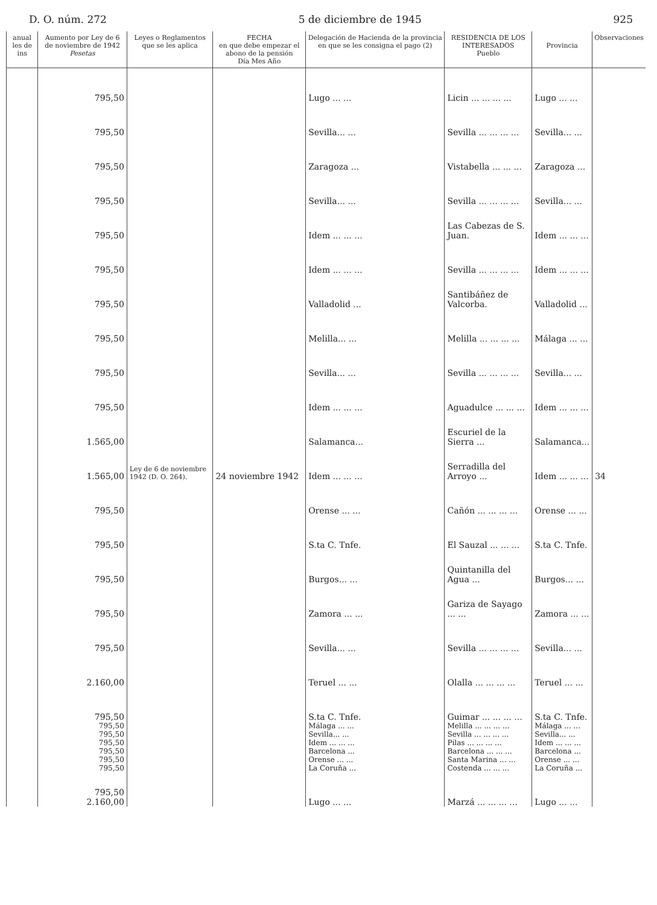D. O. núm. 272 5 de diciembre de 1945 925
| anual les de ins | Aumento por Ley de 6 de noviembre de 1942 Pesetas | Leyes o Reglamentos que se les aplica | FECHA en que debe empezar el abono de la pensión Día Mes Año | Delegación de Hacienda de la provincia en que se les consigna el pago (2) | RESIDENCIA DE LOS INTERESADOS Pueblo | Provincia | Observaciones |
| --- | --- | --- | --- | --- | --- | --- | --- |
| | 795,50 | | | Lugo ... ... | Licin ... ... ... ... | Lugo ... ... | |
| | 795,50 | | | Sevilla... ... | Sevilla ... ... ... ... | Sevilla... ... | |
| | 795,50 | | | Zaragoza ... | Vistabella ... ... ... | Zaragoza ... | |
| | 795,50 | | | Sevilla... ... | Sevilla ... ... ... ... | Sevilla... ... | |
| | 795,50 | | | Idem ... ... ... | Las Cabezas de S. Juan. | Idem ... ... ... | |
| | 795,50 | | | Idem ... ... ... | Sevilla ... ... ... ... | Idem ... ... ... | |
| | 795,50 | | | Valladolid ... | Santibáñez de Valcorba. | Valladolid ... | |
| | 795,50 | | | Melilla... ... | Melilla ... ... ... ... | Málaga ... ... | |
| | 795,50 | | | Sevilla... ... | Sevilla ... ... ... ... | Sevilla... ... | |
| | 795,50 | | | Idem ... ... ... | Aguadulce ... ... ... | Idem ... ... ... | |
| | 1.565,00 | | | Salamanca... | Escuriel de la Sierra ... | Salamanca... | |
| | 1.565,00 | Ley de 6 de noviembre 1942 (D. O. 264). | 24 noviembre 1942 | Idem ... ... ... | Serradilla del Arroyo ... | Idem ... ... ... | 34 |
| | 795,50 | | | Orense ... ... | Cañón ... ... ... ... | Orense ... ... | |
| | 795,50 | | | S.ta C. Tnfe. | El Sauzal ... ... ... | S.ta C. Tnfe. | |
| | 795,50 | | | Burgos... ... | Quintanilla del Agua ... | Burgos... ... | |
| | 795,50 | | | Zamora ... ... | Gariza de Sayago ... ... | Zamora ... ... | |
| | 795,50 | | | Sevilla... ... | Sevilla ... ... ... ... | Sevilla... ... | |
| | 2.160,00 | | | Teruel ... ... | Olalla ... ... ... ... | Teruel ... ... | |
| | 795,50 | | | S.ta C. Tnfe. | Guimar ... ... ... ... | S.ta C. Tnfe. | |
| | 795,50 | | | Málaga ... ... | Melilla ... ... ... ... | Málaga ... ... | |
| | 795,50 | | | Sevilla... ... | Sevilla ... ... ... ... | Sevilla... ... | |
| | 795,50 | | | Idem ... ... ... | Pilas ... ... ... ... | Idem ... ... ... | |
| | 795,50 | | | Barcelona ... | Barcelona ... ... ... | Barcelona ... | |
| | 795,50 | | | Orense ... ... | Santa Marina ... ... | Orense ... ... | |
| | 795,50 | | | La Coruña ... | Costenda ... ... ... | La Coruña ... | |
| | 795,50 2.160,00 | | | Lugo ... ... | Marzá ... ... ... ... | Lugo ... ... | |